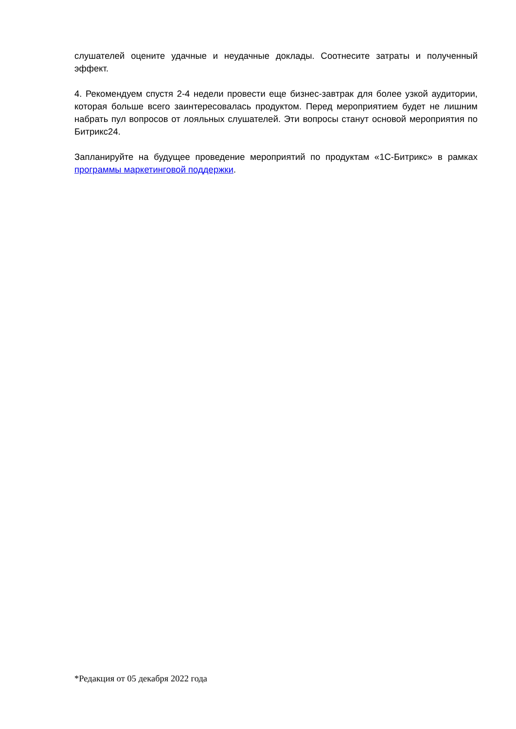слушателей оцените удачные и неудачные доклады. Соотнесите затраты и полученный эффект.
4. Рекомендуем спустя 2-4 недели провести еще бизнес-завтрак для более узкой аудитории, которая больше всего заинтересовалась продуктом. Перед мероприятием будет не лишним набрать пул вопросов от лояльных слушателей. Эти вопросы станут основой мероприятия по Битрикс24.
Запланируйте на будущее проведение мероприятий по продуктам «1С-Битрикс» в рамках программы маркетинговой поддержки.
*Редакция от 05 декабря 2022 года